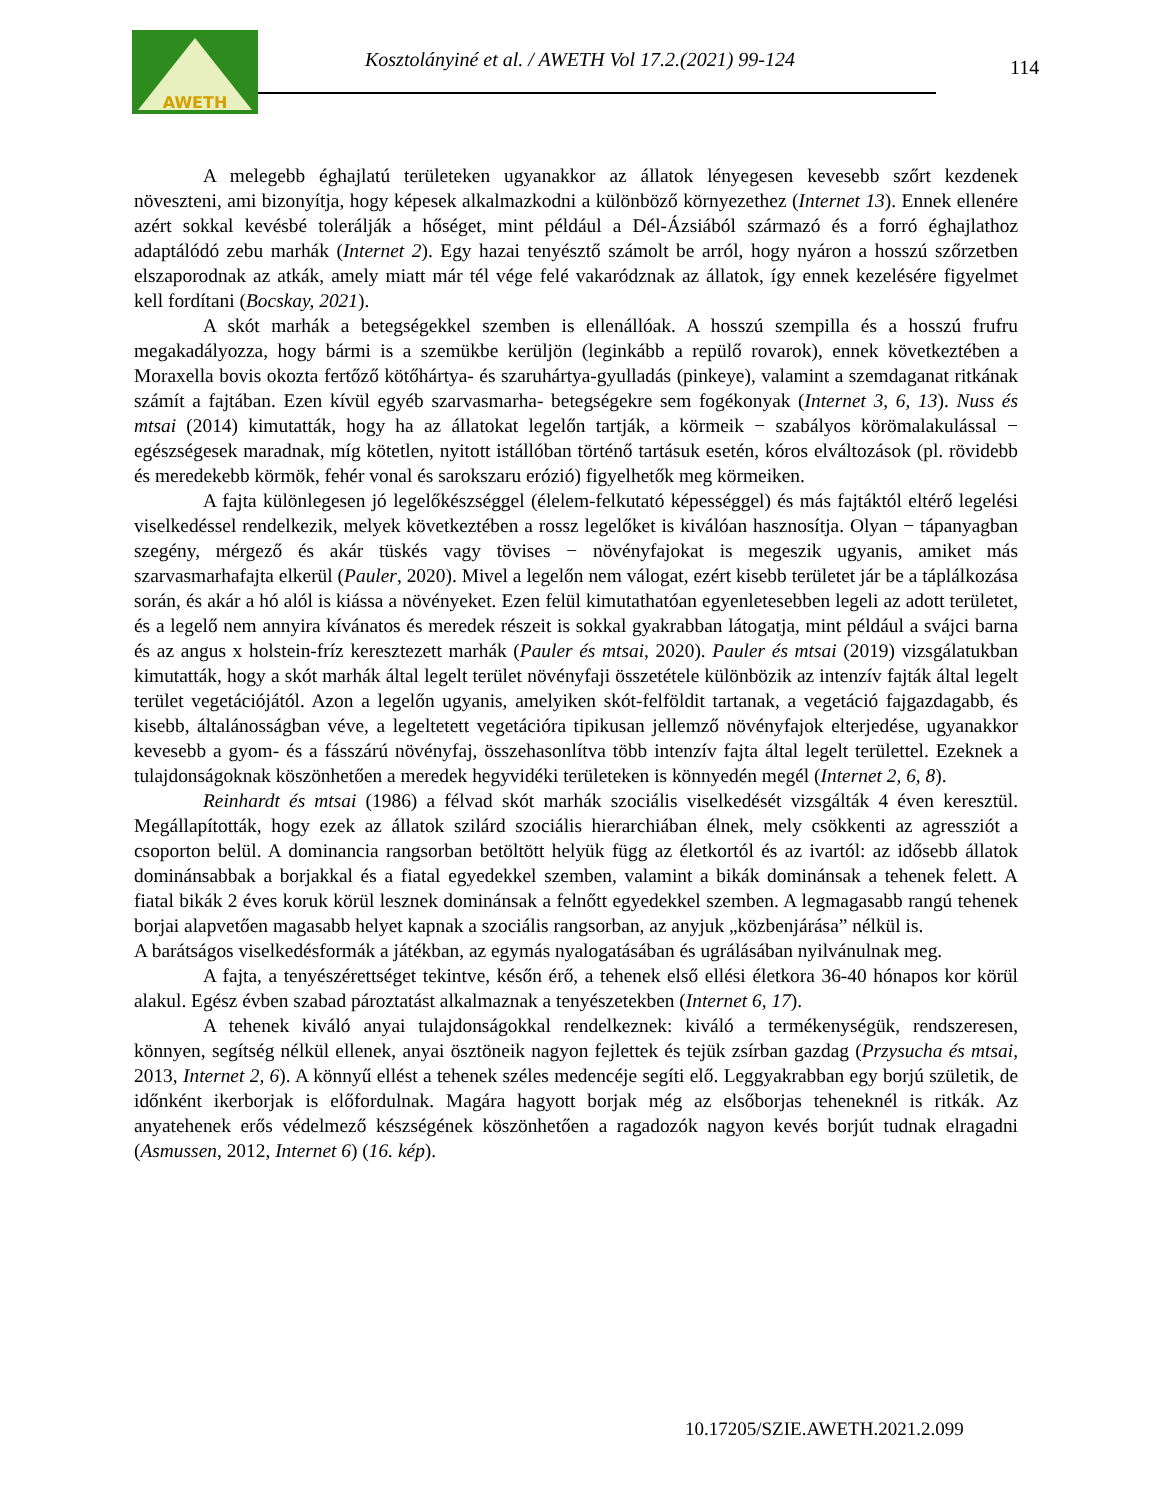AWETH
Kosztolányiné et al. / AWETH Vol 17.2.(2021) 99-124
114
A melegebb éghajlatú területeken ugyanakkor az állatok lényegesen kevesebb szőrt kezdenek növeszteni, ami bizonyítja, hogy képesek alkalmazkodni a különböző környezethez (Internet 13). Ennek ellenére azért sokkal kevésbé tolerálják a hőséget, mint például a Dél-Ázsiából származó és a forró éghajlathoz adaptálódó zebu marhák (Internet 2). Egy hazai tenyésztő számolt be arról, hogy nyáron a hosszú szőrzetben elszaporodnak az atkák, amely miatt már tél vége felé vakaródznak az állatok, így ennek kezelésére figyelmet kell fordítani (Bocskay, 2021).
A skót marhák a betegségekkel szemben is ellenállóak. A hosszú szempilla és a hosszú frufru megakadályozza, hogy bármi is a szemükbe kerüljön (leginkább a repülő rovarok), ennek következtében a Moraxella bovis okozta fertőző kötőhártya- és szaruhártya-gyulladás (pinkeye), valamint a szemdaganat ritkának számít a fajtában. Ezen kívül egyéb szarvasmarha- betegségekre sem fogékonyak (Internet 3, 6, 13). Nuss és mtsai (2014) kimutatták, hogy ha az állatokat legelőn tartják, a körmeik − szabályos körömalakulással − egészségesek maradnak, míg kötetlen, nyitott istállóban történő tartásuk esetén, kóros elváltozások (pl. rövidebb és meredekebb körmök, fehér vonal és sarokszaru erózió) figyelhetők meg körmeiken.
A fajta különlegesen jó legelőkészséggel (élelem-felkutató képességgel) és más fajtáktól eltérő legelési viselkedéssel rendelkezik, melyek következtében a rossz legelőket is kiválóan hasznosítja. Olyan − tápanyagban szegény, mérgező és akár tüskés vagy tövises − növényfajokat is megeszik ugyanis, amiket más szarvasmarhafajta elkerül (Pauler, 2020). Mivel a legelőn nem válogat, ezért kisebb területet jár be a táplálkozása során, és akár a hó alól is kiássa a növényeket. Ezen felül kimutathatóan egyenletesebben legeli az adott területet, és a legelő nem annyira kívánatos és meredek részeit is sokkal gyakrabban látogatja, mint például a svájci barna és az angus x holstein-fríz keresztezett marhák (Pauler és mtsai, 2020). Pauler és mtsai (2019) vizsgálatukban kimutatták, hogy a skót marhák által legelt terület növényfaji összetétele különbözik az intenzív fajták által legelt terület vegetációjától. Azon a legelőn ugyanis, amelyiken skót-felföldit tartanak, a vegetáció fajgazdagabb, és kisebb, általánosságban véve, a legeltetett vegetációra tipikusan jellemző növényfajok elterjedése, ugyanakkor kevesebb a gyom- és a fásszárú növényfaj, összehasonlítva több intenzív fajta által legelt területtel. Ezeknek a tulajdonságoknak köszönhetően a meredek hegyvidéki területeken is könnyedén megél (Internet 2, 6, 8).
Reinhardt és mtsai (1986) a félvad skót marhák szociális viselkedését vizsgálták 4 éven keresztül. Megállapították, hogy ezek az állatok szilárd szociális hierarchiában élnek, mely csökkenti az agressziót a csoporton belül. A dominancia rangsorban betöltött helyük függ az életkortól és az ivartól: az idősebb állatok dominánsabbak a borjakkal és a fiatal egyedekkel szemben, valamint a bikák dominánsak a tehenek felett. A fiatal bikák 2 éves koruk körül lesznek dominánsak a felnőtt egyedekkel szemben. A legmagasabb rangú tehenek borjai alapvetően magasabb helyet kapnak a szociális rangsorban, az anyjuk „közbenjárása” nélkül is.
A barátságos viselkedésformák a játékban, az egymás nyalogatásában és ugrálásában nyilvánulnak meg.
A fajta, a tenyészérettséget tekintve, későn érő, a tehenek első ellési életkora 36-40 hónapos kor körül alakul. Egész évben szabad pároztatást alkalmaznak a tenyészetekben (Internet 6, 17).
A tehenek kiváló anyai tulajdonságokkal rendelkeznek: kiváló a termékenységük, rendszeresen, könnyen, segítség nélkül ellenek, anyai ösztöneik nagyon fejlettek és tejük zsírban gazdag (Przysucha és mtsai, 2013, Internet 2, 6). A könnyű ellést a tehenek széles medencéje segíti elő. Leggyakrabban egy borjú születik, de időnként ikerborjak is előfordulnak. Magára hagyott borjak még az elsőborjas teheneknél is ritkák. Az anyatehenek erős védelmező készségének köszönhetően a ragadozók nagyon kevés borjút tudnak elragadni (Asmussen, 2012, Internet 6) (16. kép).
10.17205/SZIE.AWETH.2021.2.099